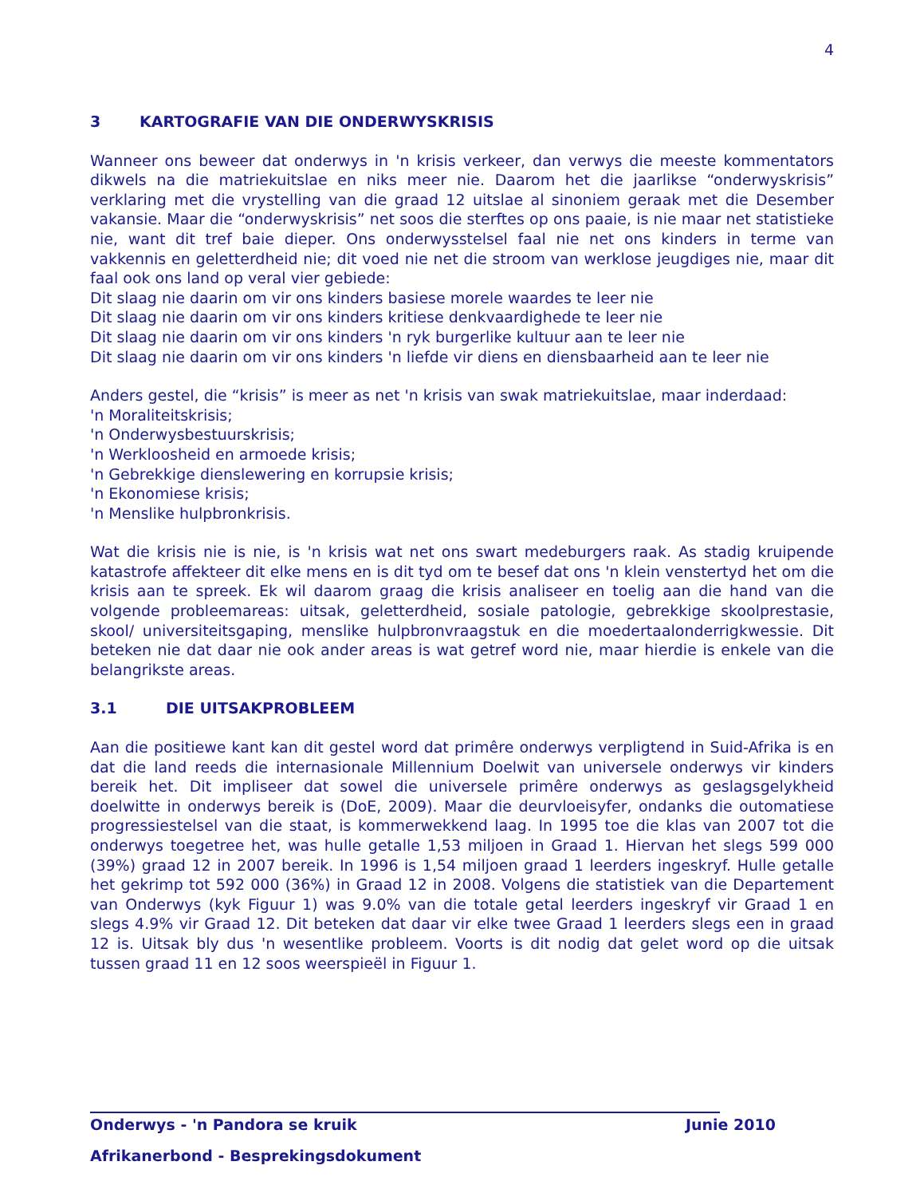4
3 KARTOGRAFIE VAN DIE ONDERWYSKRISIS
Wanneer ons beweer dat onderwys in 'n krisis verkeer, dan verwys die meeste kommentators dikwels na die matriekuitslae en niks meer nie. Daarom het die jaarlikse “onderwyskrisis” verklaring met die vrystelling van die graad 12 uitslae al sinoniem geraak met die Desember vakansie. Maar die “onderwyskrisis” net soos die sterftes op ons paaie, is nie maar net statistieke nie, want dit tref baie dieper. Ons onderwysstelsel faal nie net ons kinders in terme van vakkennis en geletterdheid nie; dit voed nie net die stroom van werklose jeugdiges nie, maar dit faal ook ons land op veral vier gebiede:
Dit slaag nie daarin om vir ons kinders basiese morele waardes te leer nie
Dit slaag nie daarin om vir ons kinders kritiese denkvaardighede te leer nie
Dit slaag nie daarin om vir ons kinders 'n ryk burgerlike kultuur aan te leer nie
Dit slaag nie daarin om vir ons kinders 'n liefde vir diens en diensbaarheid aan te leer nie
Anders gestel, die “krisis” is meer as net 'n krisis van swak matriekuitslae, maar inderdaad:
'n Moraliteitskrisis;
'n Onderwysbestuurskrisis;
'n Werkloosheid en armoede krisis;
'n Gebrekkige dienslewering en korrupsie krisis;
'n Ekonomiese krisis;
'n Menslike hulpbronkrisis.
Wat die krisis nie is nie, is 'n krisis wat net ons swart medeburgers raak. As stadig kruipende katastrofe affekteer dit elke mens en is dit tyd om te besef dat ons 'n klein venstertyd het om die krisis aan te spreek. Ek wil daarom graag die krisis analiseer en toelig aan die hand van die volgende probleemareas: uitsak, geletterdheid, sosiale patologie, gebrekkige skoolprestasie, skool/ universiteitsgaping, menslike hulpbronvraagstuk en die moedertaalonderrigkwessie. Dit beteken nie dat daar nie ook ander areas is wat getref word nie, maar hierdie is enkele van die belangrikste areas.
3.1 DIE UITSAKPROBLEEM
Aan die positiewe kant kan dit gestel word dat primêre onderwys verpligtend in Suid-Afrika is en dat die land reeds die internasionale Millennium Doelwit van universele onderwys vir kinders bereik het. Dit impliseer dat sowel die universele primêre onderwys as geslagsgelykheid doelwitte in onderwys bereik is (DoE, 2009). Maar die deurvloeisyfer, ondanks die outomatiese progressiestelsel van die staat, is kommerwekkend laag. In 1995 toe die klas van 2007 tot die onderwys toegetree het, was hulle getalle 1,53 miljoen in Graad 1. Hiervan het slegs 599 000 (39%) graad 12 in 2007 bereik. In 1996 is 1,54 miljoen graad 1 leerders ingeskryf. Hulle getalle het gekrimp tot 592 000 (36%) in Graad 12 in 2008. Volgens die statistiek van die Departement van Onderwys (kyk Figuur 1) was 9.0% van die totale getal leerders ingeskryf vir Graad 1 en slegs 4.9% vir Graad 12. Dit beteken dat daar vir elke twee Graad 1 leerders slegs een in graad 12 is. Uitsak bly dus 'n wesentlike probleem. Voorts is dit nodig dat gelet word op die uitsak tussen graad 11 en 12 soos weerspieël in Figuur 1.
Onderwys - 'n Pandora se kruik Junie 2010
Afrikanerbond - Besprekingsdokument